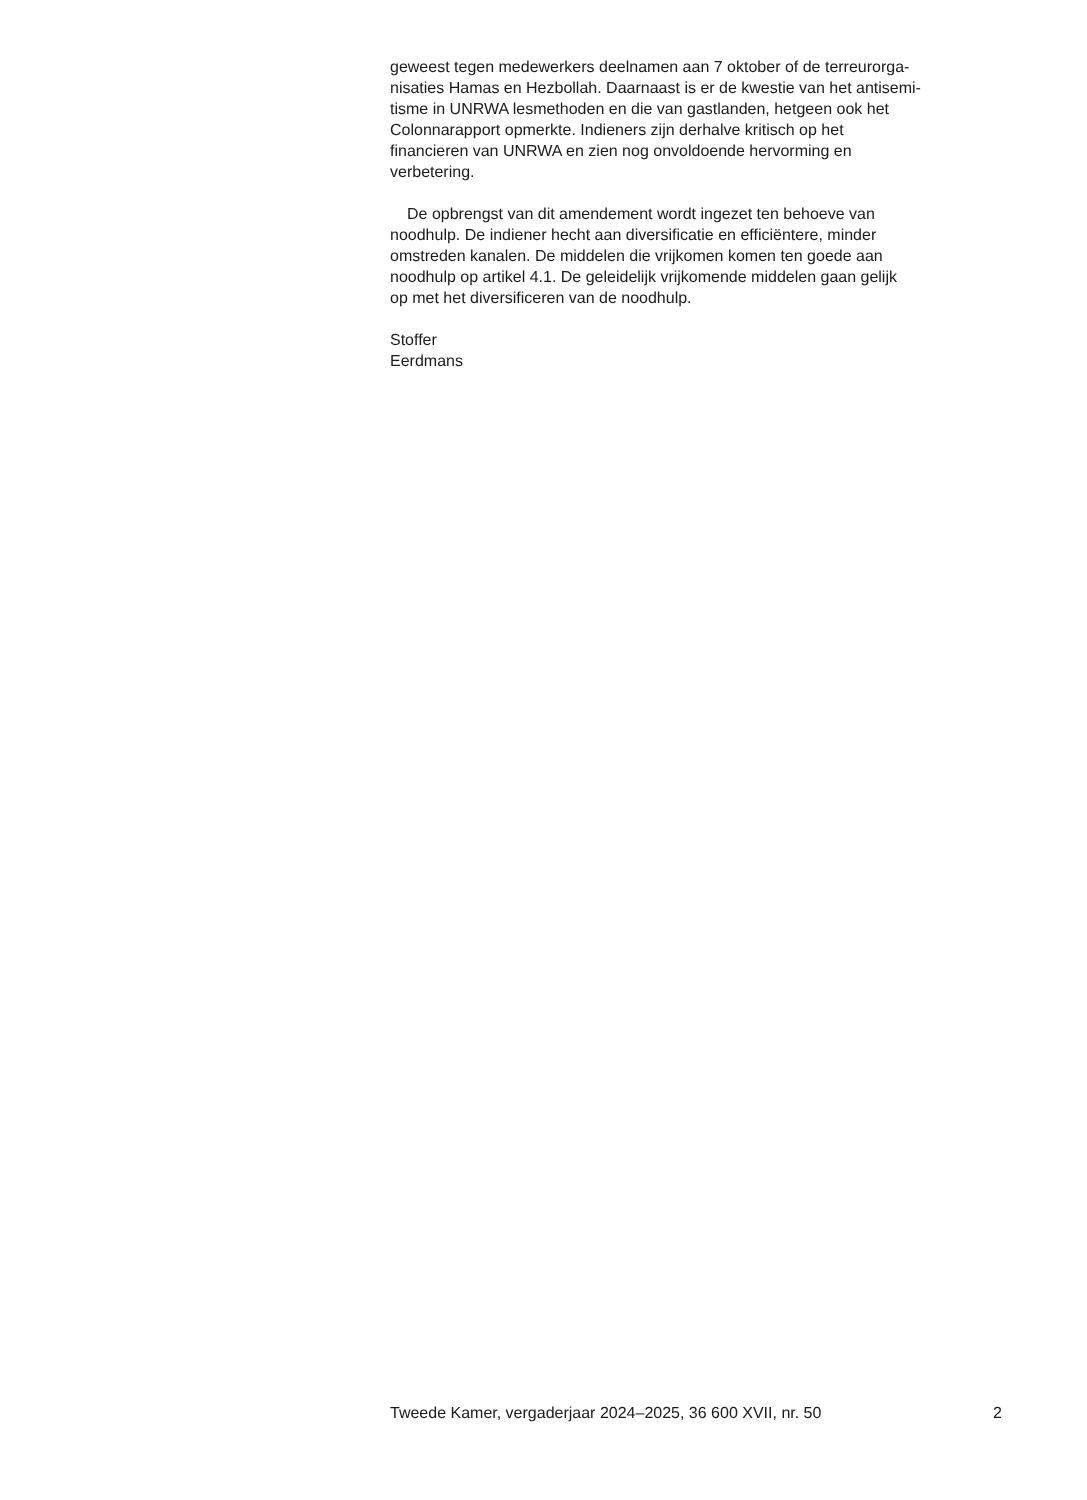geweest tegen medewerkers deelnamen aan 7 oktober of de terreurorga-
nisaties Hamas en Hezbollah. Daarnaast is er de kwestie van het antisemi-
tisme in UNRWA lesmethoden en die van gastlanden, hetgeen ook het
Colonnarapport opmerkte. Indieners zijn derhalve kritisch op het
financieren van UNRWA en zien nog onvoldoende hervorming en
verbetering.
De opbrengst van dit amendement wordt ingezet ten behoeve van
noodhulp. De indiener hecht aan diversificatie en efficiëntere, minder
omstreden kanalen. De middelen die vrijkomen komen ten goede aan
noodhulp op artikel 4.1. De geleidelijk vrijkomende middelen gaan gelijk
op met het diversificeren van de noodhulp.
Stoffer
Eerdmans
Tweede Kamer, vergaderjaar 2024–2025, 36 600 XVII, nr. 50 2